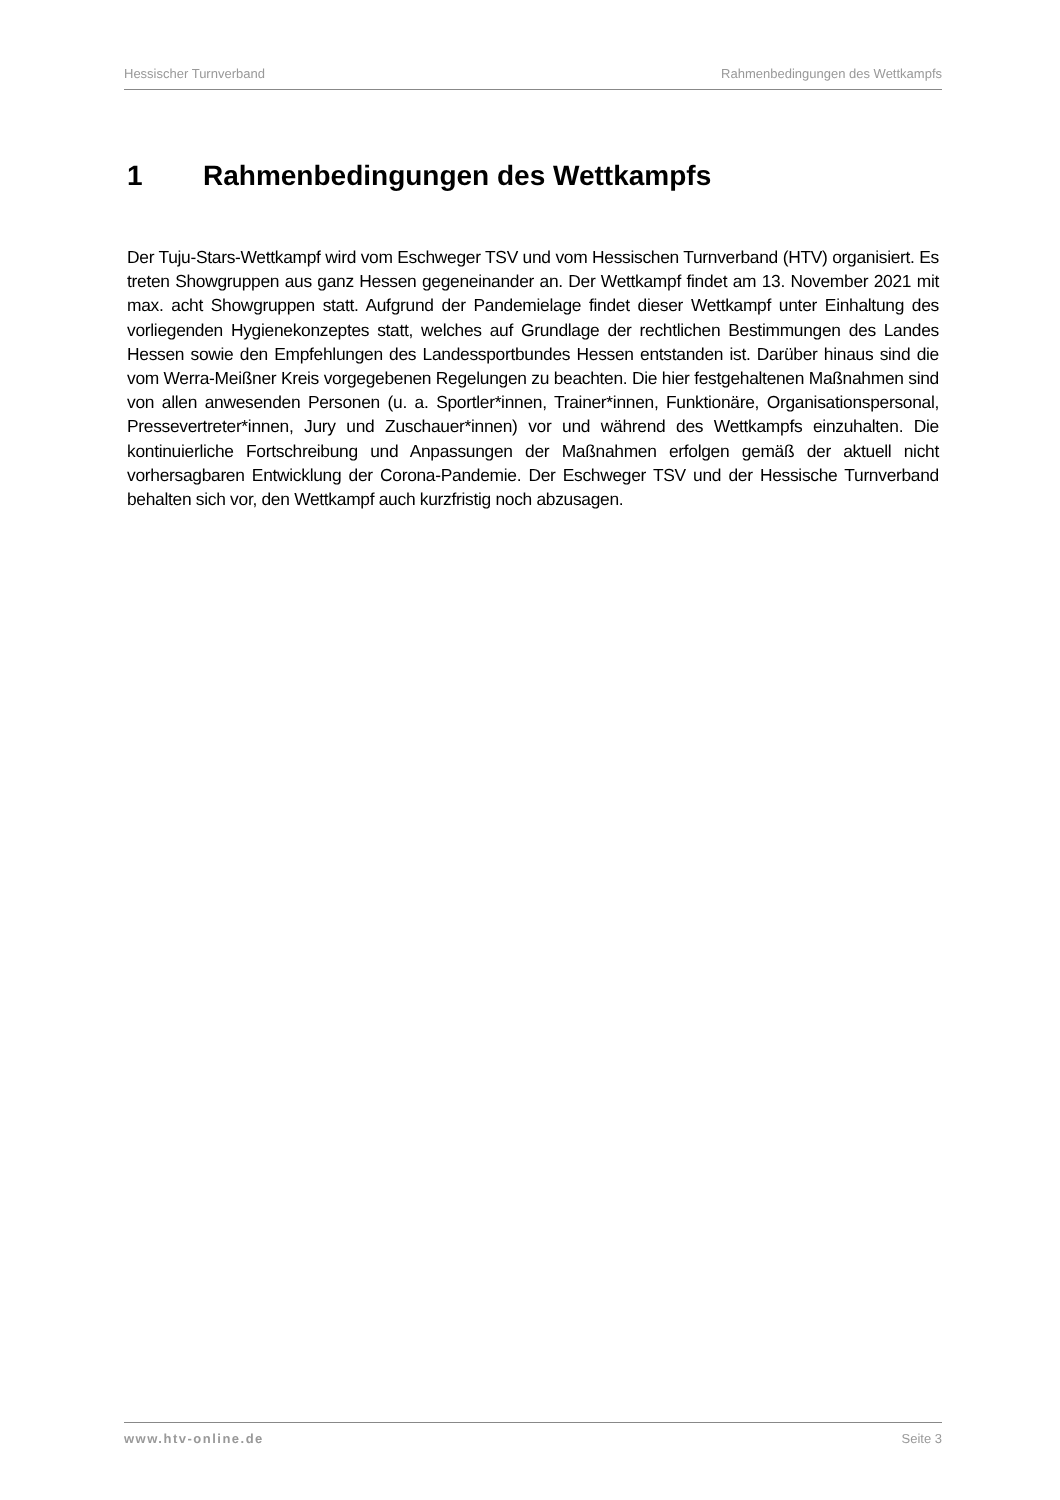Hessischer Turnverband Rahmenbedingungen des Wettkampfs
1 Rahmenbedingungen des Wettkampfs
Der Tuju-Stars-Wettkampf wird vom Eschweger TSV und vom Hessischen Turnverband (HTV) organisiert. Es treten Showgruppen aus ganz Hessen gegeneinander an. Der Wettkampf findet am 13. November 2021 mit max. acht Showgruppen statt. Aufgrund der Pandemielage findet dieser Wettkampf unter Einhaltung des vorliegenden Hygienekonzeptes statt, welches auf Grundlage der rechtlichen Bestimmungen des Landes Hessen sowie den Empfehlungen des Landessportbundes Hessen entstanden ist. Darüber hinaus sind die vom Werra-Meißner Kreis vorgegebenen Regelungen zu beachten. Die hier festgehaltenen Maßnahmen sind von allen anwesenden Personen (u. a. Sportler*innen, Trainer*innen, Funktionäre, Organisationspersonal, Pressevertreter*innen, Jury und Zuschauer*innen) vor und während des Wettkampfs einzuhalten. Die kontinuierliche Fortschreibung und Anpassungen der Maßnahmen erfolgen gemäß der aktuell nicht vorhersagbaren Entwicklung der Corona-Pandemie. Der Eschweger TSV und der Hessische Turnverband behalten sich vor, den Wettkampf auch kurzfristig noch abzusagen.
www.htv-online.de Seite 3